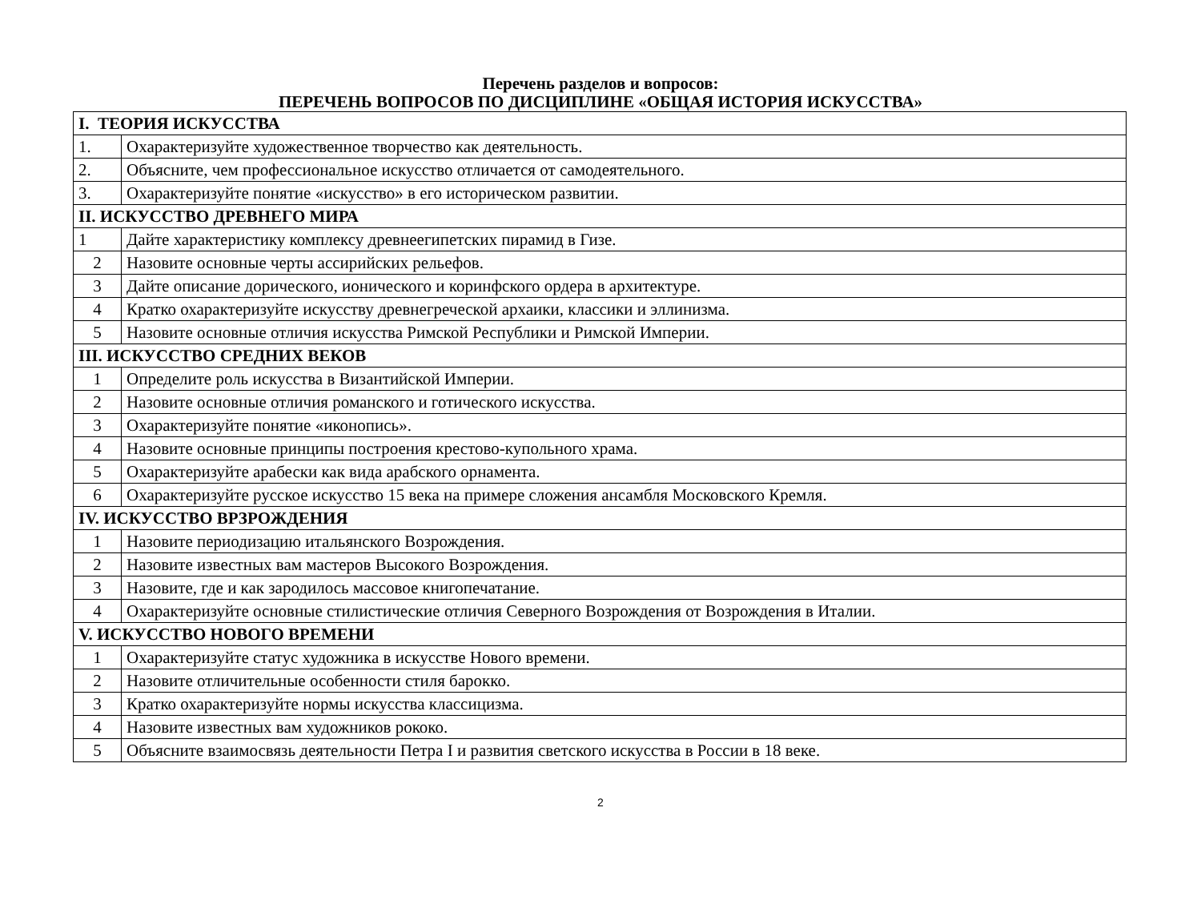Перечень разделов и вопросов:
ПЕРЕЧЕНЬ ВОПРОСОВ ПО ДИСЦИПЛИНЕ «ОБЩАЯ ИСТОРИЯ ИСКУССТВА»
| I. ТЕОРИЯ ИСКУССТВА | |
| 1. | Охарактеризуйте художественное творчество как деятельность. |
| 2. | Объясните, чем профессиональное искусство отличается от самодеятельного. |
| 3. | Охарактеризуйте понятие «искусство» в его историческом развитии. |
| II. ИСКУССТВО ДРЕВНЕГО МИРА | |
| 1 | Дайте характеристику комплексу древнеегипетских пирамид в Гизе. |
| 2 | Назовите основные черты ассирийских рельефов. |
| 3 | Дайте описание дорического, ионического и коринфского ордера в архитектуре. |
| 4 | Кратко охарактеризуйте искусству древнегреческой архаики, классики и эллинизма. |
| 5 | Назовите основные отличия искусства Римской Республики и Римской Империи. |
| III. ИСКУССТВО СРЕДНИХ ВЕКОВ | |
| 1 | Определите роль искусства в Византийской Империи. |
| 2 | Назовите основные отличия романского и готического искусства. |
| 3 | Охарактеризуйте понятие «иконопись». |
| 4 | Назовите основные принципы построения крестово-купольного храма. |
| 5 | Охарактеризуйте арабески как вида арабского орнамента. |
| 6 | Охарактеризуйте русское искусство 15 века на примере сложения ансамбля Московского Кремля. |
| IV. ИСКУССТВО ВРЗРОЖДЕНИЯ | |
| 1 | Назовите периодизацию итальянского Возрождения. |
| 2 | Назовите известных вам мастеров Высокого Возрождения. |
| 3 | Назовите, где и как зародилось массовое книгопечатание. |
| 4 | Охарактеризуйте основные стилистические отличия Северного Возрождения от Возрождения в Италии. |
| V. ИСКУССТВО НОВОГО ВРЕМЕНИ | |
| 1 | Охарактеризуйте статус художника в искусстве Нового времени. |
| 2 | Назовите отличительные особенности стиля барокко. |
| 3 | Кратко охарактеризуйте нормы искусства классицизма. |
| 4 | Назовите известных вам художников рококо. |
| 5 | Объясните взаимосвязь деятельности Петра I и развития светского искусства в России в 18 веке. |
2